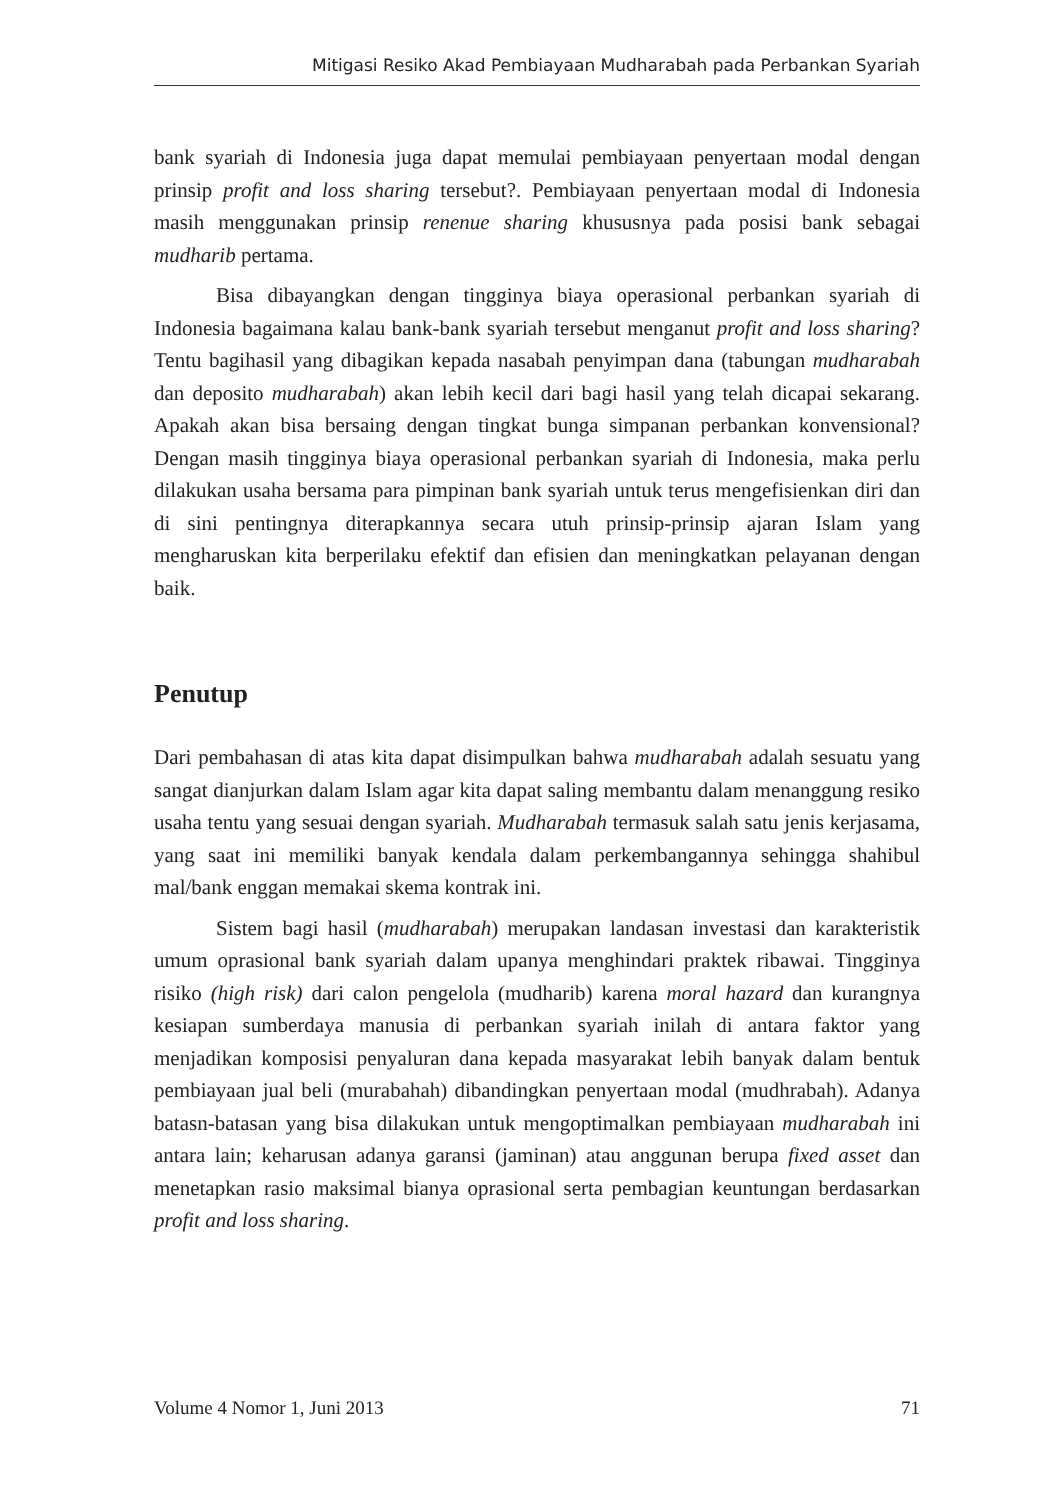Mitigasi Resiko Akad Pembiayaan Mudharabah pada Perbankan Syariah
bank syariah di Indonesia juga dapat memulai pembiayaan penyertaan modal dengan prinsip profit and loss sharing tersebut?. Pembiayaan penyertaan modal di Indonesia masih menggunakan prinsip renenue sharing khususnya pada posisi bank sebagai mudharib pertama.
Bisa dibayangkan dengan tingginya biaya operasional perbankan syariah di Indonesia bagaimana kalau bank-bank syariah tersebut menganut profit and loss sharing? Tentu bagihasil yang dibagikan kepada nasabah penyimpan dana (tabungan mudharabah dan deposito mudharabah) akan lebih kecil dari bagi hasil yang telah dicapai sekarang. Apakah akan bisa bersaing dengan tingkat bunga simpanan perbankan konvensional? Dengan masih tingginya biaya operasional perbankan syariah di Indonesia, maka perlu dilakukan usaha bersama para pimpinan bank syariah untuk terus mengefisienkan diri dan di sini pentingnya diterapkannya secara utuh prinsip-prinsip ajaran Islam yang mengharuskan kita berperilaku efektif dan efisien dan meningkatkan pelayanan dengan baik.
Penutup
Dari pembahasan di atas kita dapat disimpulkan bahwa mudharabah adalah sesuatu yang sangat dianjurkan dalam Islam agar kita dapat saling membantu dalam menanggung resiko usaha tentu yang sesuai dengan syariah. Mudharabah termasuk salah satu jenis kerjasama, yang saat ini memiliki banyak kendala dalam perkembangannya sehingga shahibul mal/bank enggan memakai skema kontrak ini.
Sistem bagi hasil (mudharabah) merupakan landasan investasi dan karakteristik umum oprasional bank syariah dalam upanya menghindari praktek ribawai. Tingginya risiko (high risk) dari calon pengelola (mudharib) karena moral hazard dan kurangnya kesiapan sumberdaya manusia di perbankan syariah inilah di antara faktor yang menjadikan komposisi penyaluran dana kepada masyarakat lebih banyak dalam bentuk pembiayaan jual beli (murabahah) dibandingkan penyertaan modal (mudhrabah). Adanya batasn-batasan yang bisa dilakukan untuk mengoptimalkan pembiayaan mudharabah ini antara lain; keharusan adanya garansi (jaminan) atau anggunan berupa fixed asset dan menetapkan rasio maksimal bianya oprasional serta pembagian keuntungan berdasarkan profit and loss sharing.
Volume 4 Nomor 1, Juni 2013 71